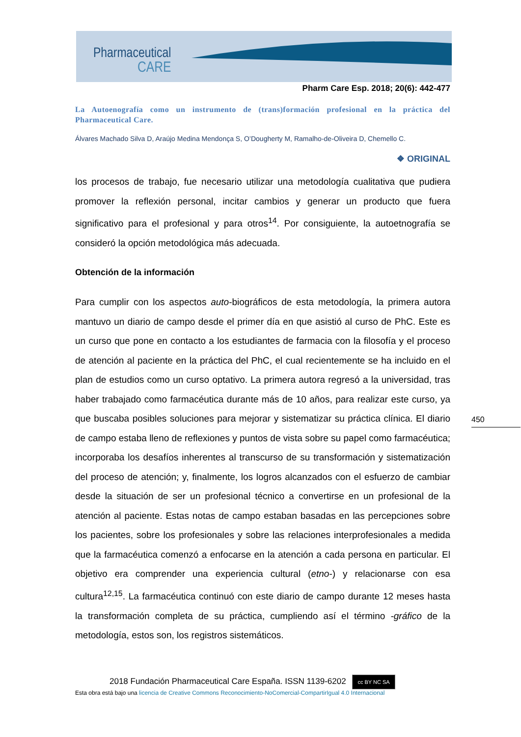Pharmaceutical
CARE
450
Pharm Care Esp. 2018; 20(6): 442-477
La Autoenografía como un instrumento de (trans)formación profesional en la práctica del Pharmaceutical Care.
Álvares Machado Silva D, Araújo Medina Mendonça S, O’Dougherty M, Ramalho-de-Oliveira D, Chemello C.
❖ ORIGINAL
los procesos de trabajo, fue necesario utilizar una metodología cualitativa que pudiera promover la reflexión personal, incitar cambios y generar un producto que fuera significativo para el profesional y para otros<sup>14</sup>. Por consiguiente, la autoetnografía se consideró la opción metodológica más adecuada.
Obtención de la información
Para cumplir con los aspectos auto-biográficos de esta metodología, la primera autora mantuvo un diario de campo desde el primer día en que asistió al curso de PhC. Este es un curso que pone en contacto a los estudiantes de farmacia con la filosofía y el proceso de atención al paciente en la práctica del PhC, el cual recientemente se ha incluido en el plan de estudios como un curso optativo. La primera autora regresó a la universidad, tras haber trabajado como farmacéutica durante más de 10 años, para realizar este curso, ya que buscaba posibles soluciones para mejorar y sistematizar su práctica clínica. El diario de campo estaba lleno de reflexiones y puntos de vista sobre su papel como farmacéutica; incorporaba los desafíos inherentes al transcurso de su transformación y sistematización del proceso de atención; y, finalmente, los logros alcanzados con el esfuerzo de cambiar desde la situación de ser un profesional técnico a convertirse en un profesional de la atención al paciente. Estas notas de campo estaban basadas en las percepciones sobre los pacientes, sobre los profesionales y sobre las relaciones interprofesionales a medida que la farmacéutica comenzó a enfocarse en la atención a cada persona en particular. El objetivo era comprender una experiencia cultural (etno-) y relacionarse con esa cultura<sup>12,15</sup>. La farmacéutica continuó con este diario de campo durante 12 meses hasta la transformación completa de su práctica, cumpliendo así el término -gráfico de la metodología, estos son, los registros sistemáticos.
2018 Fundación Pharmaceutical Care España. ISSN 1139-6202 cc BY NC SA
Esta obra está bajo una licencia de Creative Commons Reconocimiento-NoComercial-CompartirIgual 4.0 Internacional